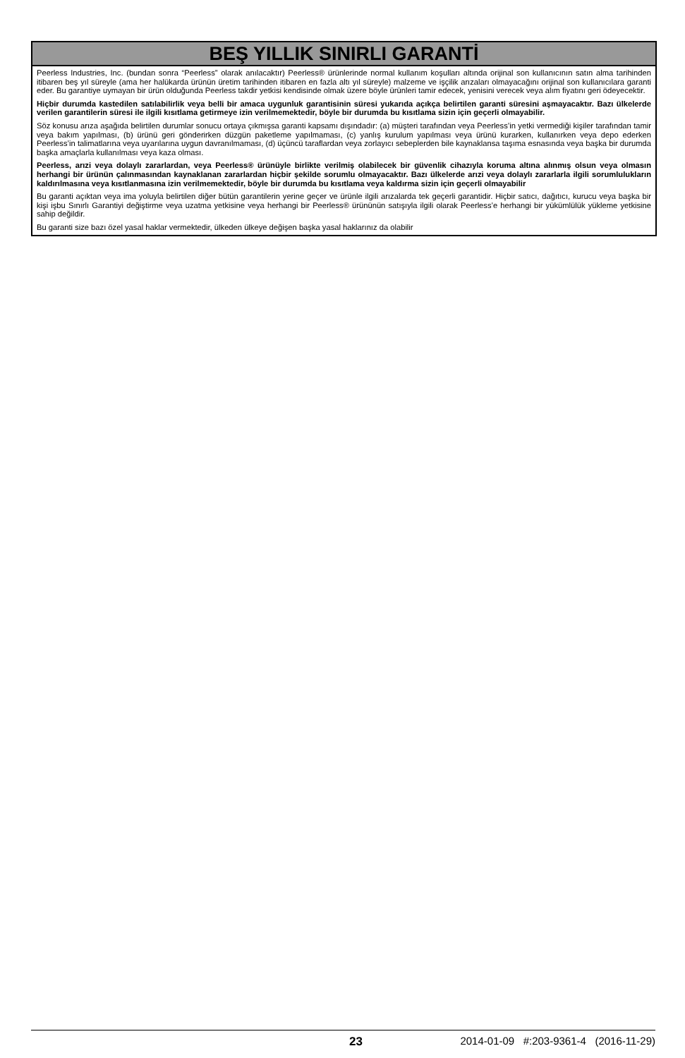BEŞ YILLIK SINIRLI GARANTİ
Peerless Industries, Inc. (bundan sonra “Peerless” olarak anılacaktır) Peerless® ürünlerinde normal kullanım koşulları altında orijinal son kullanıcının satın alma tarihinden itibaren beş yıl süreyle (ama her halükarda ürünün üretim tarihinden itibaren en fazla altı yıl süreyle) malzeme ve işçilik arızaları olmayacağını orijinal son kullanıcılara garanti eder. Bu garantiye uymayan bir ürün olduğunda Peerless takdir yetkisi kendisinde olmak üzere böyle ürünleri tamir edecek, yenisini verecek veya alım fiyatını geri ödeyecektir.
Hiçbir durumda kastedilen satılabilirlik veya belli bir amaca uygunluk garantisinin süresi yukarıda açıkça belirtilen garanti süresini aşmayacaktır. Bazı ülkelerde verilen garantilerin süresi ile ilgili kısıtlama getirmeye izin verilmemektedir, böyle bir durumda bu kısıtlama sizin için geçerli olmayabilir.
Söz konusu arıza aşağıda belirtilen durumlar sonucu ortaya çıkmışsa garanti kapsamı dışındadır: (a) müşteri tarafından veya Peerless’in yetki vermediği kişiler tarafından tamir veya bakım yapılması, (b) ürünü geri gönderirken düzgün paketleme yapılmaması, (c) yanlış kurulum yapılması veya ürünü kurarken, kullanırken veya depo ederken Peerless’in talimatlarına veya uyarılarına uygun davranılmaması, (d) üçüncü taraflardan veya zorlayıcı sebeplerden bile kaynaklansa taşıma esnasında veya başka bir durumda başka amaçlarla kullanılması veya kaza olması.
Peerless, arızi veya dolaylı zararlardan, veya Peerless® ürünüyle birlikte verilmiş olabilecek bir güvenlik cihazıyla koruma altına alınmış olsun veya olmasın herhangi bir ürünün çalınmasından kaynaklanan zararlardan hiçbir şekilde sorumlu olmayacaktır. Bazı ülkelerde arızi veya dolaylı zararlarla ilgili sorumlulukların kaldırılmasına veya kısıtlanmasına izin verilmemektedir, böyle bir durumda bu kısıtlama veya kaldırma sizin için geçerli olmayabilir
Bu garanti açıktan veya ima yoluyla belirtilen diğer bütün garantilerin yerine geçer ve ürünle ilgili arızalarda tek geçerli garantidir. Hiçbir satıcı, dağıtıcı, kurucu veya başka bir kişi işbu Sınırlı Garantiyi değiştirme veya uzatma yetkisine veya herhangi bir Peerless® ürününün satışıyla ilgili olarak Peerless’e herhangi bir yükümlülük yükleme yetkisine sahip değildir.
Bu garanti size bazı özel yasal haklar vermektedir, ülkeden ülkeye değişen başka yasal haklarınız da olabilir
23 2014-01-09 #:203-9361-4 (2016-11-29)